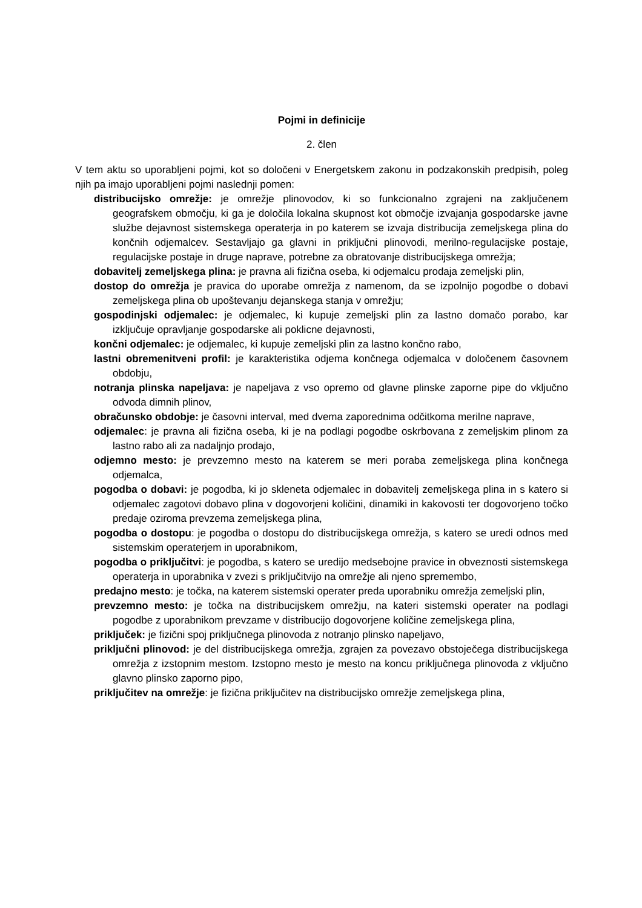Pojmi in definicije
2. člen
V tem aktu so uporabljeni pojmi, kot so določeni v Energetskem zakonu in podzakonskih predpisih, poleg njih pa imajo uporabljeni pojmi naslednji pomen:
distribucijsko omrežje: je omrežje plinovodov, ki so funkcionalno zgrajeni na zaključenem geografskem območju, ki ga je določila lokalna skupnost kot območje izvajanja gospodarske javne službe dejavnost sistemskega operaterja in po katerem se izvaja distribucija zemeljskega plina do končnih odjemalcev. Sestavljajo ga glavni in priključni plinovodi, merilno-regulacijske postaje, regulacijske postaje in druge naprave, potrebne za obratovanje distribucijskega omrežja;
dobavitelj zemeljskega plina: je pravna ali fizična oseba, ki odjemalcu prodaja zemeljski plin,
dostop do omrežja je pravica do uporabe omrežja z namenom, da se izpolnijo pogodbe o dobavi zemeljskega plina ob upoštevanju dejanskega stanja v omrežju;
gospodinjski odjemalec: je odjemalec, ki kupuje zemeljski plin za lastno domačo porabo, kar izključuje opravljanje gospodarske ali poklicne dejavnosti,
končni odjemalec: je odjemalec, ki kupuje zemeljski plin za lastno končno rabo,
lastni obremenitveni profil: je karakteristika odjema končnega odjemalca v določenem časovnem obdobju,
notranja plinska napeljava: je napeljava z vso opremo od glavne plinske zaporne pipe do vključno odvoda dimnih plinov,
obračunsko obdobje: je časovni interval, med dvema zaporednima odčitkoma merilne naprave,
odjemalec: je pravna ali fizična oseba, ki je na podlagi pogodbe oskrbovana z zemeljskim plinom za lastno rabo ali za nadaljnjo prodajo,
odjemno mesto: je prevzemno mesto na katerem se meri poraba zemeljskega plina končnega odjemalca,
pogodba o dobavi: je pogodba, ki jo skleneta odjemalec in dobavitelj zemeljskega plina in s katero si odjemalec zagotovi dobavo plina v dogovorjeni količini, dinamiki in kakovosti ter dogovorjeno točko predaje oziroma prevzema zemeljskega plina,
pogodba o dostopu: je pogodba o dostopu do distribucijskega omrežja, s katero se uredi odnos med sistemskim operaterjem in uporabnikom,
pogodba o priključitvi: je pogodba, s katero se uredijo medsebojne pravice in obveznosti sistemskega operaterja in uporabnika v zvezi s priključitvijo na omrežje ali njeno spremembo,
predajno mesto: je točka, na katerem sistemski operater preda uporabniku omrežja zemeljski plin,
prevzemno mesto: je točka na distribucijskem omrežju, na kateri sistemski operater na podlagi pogodbe z uporabnikom prevzame v distribucijo dogovorjene količine zemeljskega plina,
priključek: je fizični spoj priključnega plinovoda z notranjo plinsko napeljavo,
priključni plinovod: je del distribucijskega omrežja, zgrajen za povezavo obstoječega distribucijskega omrežja z izstopnim mestom. Izstopno mesto je mesto na koncu priključnega plinovoda z vključno glavno plinsko zaporno pipo,
priključitev na omrežje: je fizična priključitev na distribucijsko omrežje zemeljskega plina,